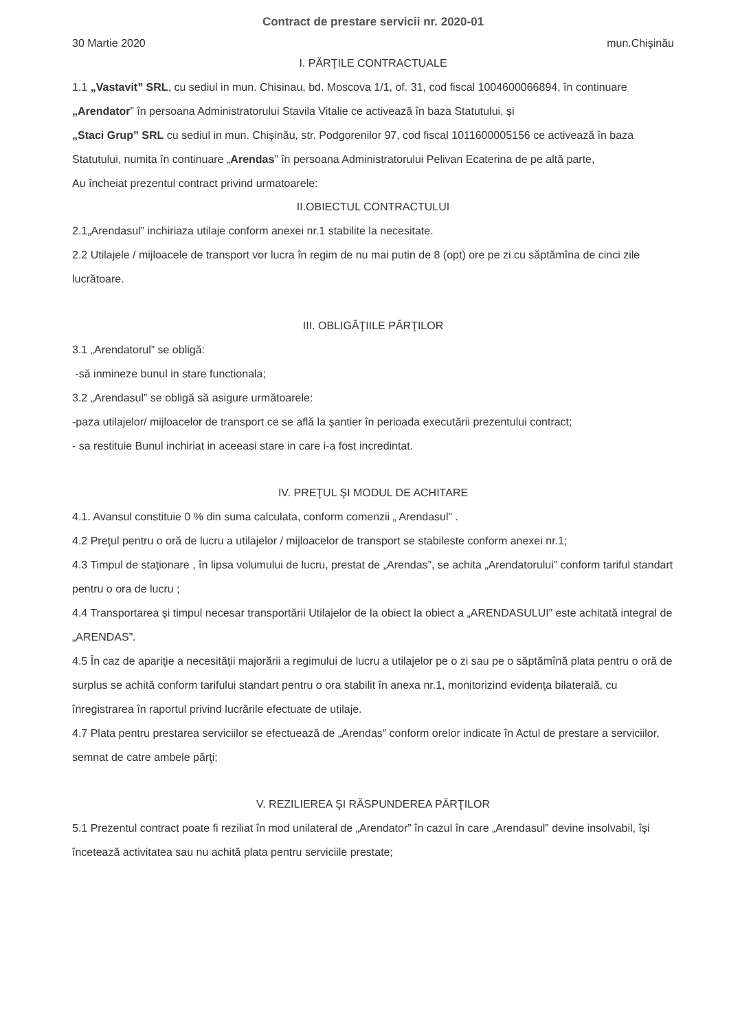Contract de prestare servicii nr. 2020-01
30 Martie 2020 mun.Chişinău
I. PĂRŢILE CONTRACTUALE
1.1 „Vastavit” SRL, cu sediul in mun. Chisinau, bd. Moscova 1/1, of. 31, cod fiscal 1004600066894, în continuare „Arendator” în persoana Administratorului Stavila Vitalie ce activează în baza Statutului, și
„Staci Grup” SRL cu sediul in mun. Chișinău, str. Podgorenilor 97, cod fiscal 1011600005156 ce activează în baza Statutului, numita în continuare „Arendas” în persoana Administratorului Pelivan Ecaterina de pe altă parte,
Au încheiat prezentul contract privind urmatoarele:
II.OBIECTUL CONTRACTULUI
2.1„Arendasul” inchiriaza utilaje conform anexei nr.1 stabilite la necesitate.
2.2 Utilajele / mijloacele de transport vor lucra în regim de nu mai putin de 8 (opt) ore pe zi cu săptămîna de cinci zile lucrătoare.
III. OBLIGĂŢIILE PĂRŢILOR
3.1 „Arendatorul” se obligă:
-să inmineze bunul in stare functionala;
3.2 „Arendasul” se obligă să asigure următoarele:
-paza utilajelor/ mijloacelor de transport ce se află la şantier în perioada executării prezentului contract;
- sa restituie Bunul inchiriat in aceeasi stare in care i-a fost incredintat.
IV. PREŢUL ŞI MODUL DE ACHITARE
4.1. Avansul constituie 0 % din suma calculata, conform comenzii „ Arendasul” .
4.2 Preţul pentru o oră de lucru a utilajelor / mijloacelor de transport se stabileste conform anexei nr.1;
4.3 Timpul de staţionare , în lipsa volumului de lucru, prestat de „Arendas”, se achita „Arendatorului” conform tariful standart pentru o ora de lucru ;
4.4 Transportarea şi timpul necesar transportării Utilajelor de la obiect la obiect a „ARENDASULUI” este achitată integral de „ARENDAS”.
4.5 În caz de apariţie a necesităţii majorării a regimului de lucru a utilajelor pe o zi sau pe o săptămînă plata pentru o oră de surplus se achită conform tarifului standart pentru o ora stabilit în anexa nr.1, monitorizind evidenţa bilaterală, cu înregistrarea în raportul privind lucrările efectuate de utilaje.
4.7 Plata pentru prestarea serviciilor se efectuează de „Arendas” conform orelor indicate în Actul de prestare a serviciilor, semnat de catre ambele părţi;
V. REZILIEREA ŞI RĂSPUNDEREA PĂRŢILOR
5.1 Prezentul contract poate fi reziliat în mod unilateral de „Arendator” în cazul în care „Arendasul” devine insolvabil, îşi încetează activitatea sau nu achită plata pentru serviciile prestate;